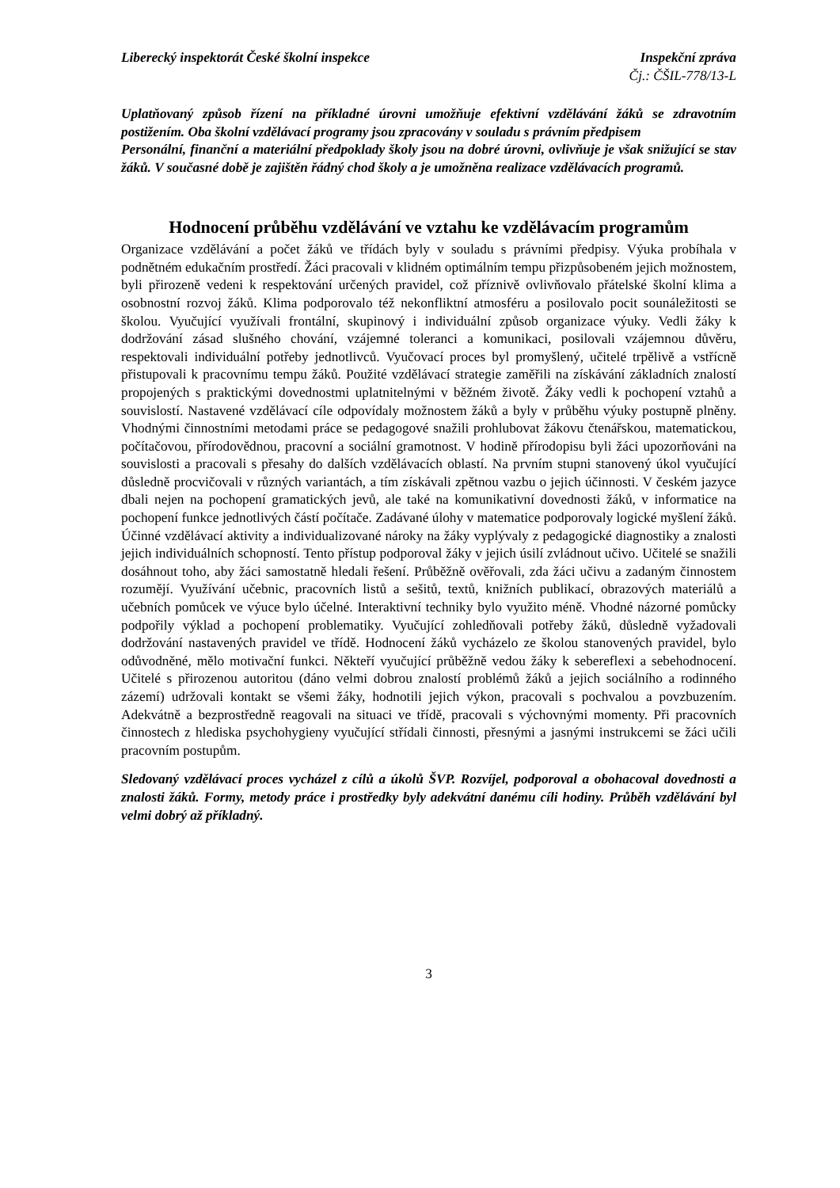Liberecký inspektorát České školní inspekce Inspekční zpráva
Čj.: ČŠIL-778/13-L
Uplatňovaný způsob řízení na příkladné úrovni umožňuje efektivní vzdělávání žáků se zdravotním postižením. Oba školní vzdělávací programy jsou zpracovány v souladu s právním předpisem
Personální, finanční a materiální předpoklady školy jsou na dobré úrovni, ovlivňuje je však snižující se stav žáků. V současné době je zajištěn řádný chod školy a je umožněna realizace vzdělávacích programů.
Hodnocení průběhu vzdělávání ve vztahu ke vzdělávacím programům
Organizace vzdělávání a počet žáků ve třídách byly v souladu s právními předpisy. Výuka probíhala v podnětném edukačním prostředí. Žáci pracovali v klidném optimálním tempu přizpůsobeném jejich možnostem, byli přirozeně vedeni k respektování určených pravidel, což příznivě ovlivňovalo přátelské školní klima a osobnostní rozvoj žáků. Klima podporovalo též nekonfliktní atmosféru a posilovalo pocit sounáležitosti se školou. Vyučující využívali frontální, skupinový i individuální způsob organizace výuky. Vedli žáky k dodržování zásad slušného chování, vzájemné toleranci a komunikaci, posilovali vzájemnou důvěru, respektovali individuální potřeby jednotlivců. Vyučovací proces byl promyšlený, učitelé trpělivě a vstřícně přistupovali k pracovnímu tempu žáků. Použité vzdělávací strategie zaměřili na získávání základních znalostí propojených s praktickými dovednostmi uplatnitelnými v běžném životě. Žáky vedli k pochopení vztahů a souvislostí. Nastavené vzdělávací cíle odpovídaly možnostem žáků a byly v průběhu výuky postupně plněny. Vhodnými činnostními metodami práce se pedagogové snažili prohlubovat žákovu čtenářskou, matematickou, počítačovou, přírodovědnou, pracovní a sociální gramotnost. V hodině přírodopisu byli žáci upozorňováni na souvislosti a pracovali s přesahy do dalších vzdělávacích oblastí. Na prvním stupni stanovený úkol vyučující důsledně procvičovali v různých variantách, a tím získávali zpětnou vazbu o jejich účinnosti. V českém jazyce dbali nejen na pochopení gramatických jevů, ale také na komunikativní dovednosti žáků, v informatice na pochopení funkce jednotlivých částí počítače. Zadávané úlohy v matematice podporovaly logické myšlení žáků. Účinné vzdělávací aktivity a individualizované nároky na žáky vyplývaly z pedagogické diagnostiky a znalosti jejich individuálních schopností. Tento přístup podporoval žáky v jejich úsilí zvládnout učivo. Učitelé se snažili dosáhnout toho, aby žáci samostatně hledali řešení. Průběžně ověřovali, zda žáci učivu a zadaným činnostem rozumějí. Využívání učebnic, pracovních listů a sešitů, textů, knižních publikací, obrazových materiálů a učebních pomůcek ve výuce bylo účelné. Interaktivní techniky bylo využito méně. Vhodné názorné pomůcky podpořily výklad a pochopení problematiky. Vyučující zohledňovali potřeby žáků, důsledně vyžadovali dodržování nastavených pravidel ve třídě. Hodnocení žáků vycházelo ze školou stanovených pravidel, bylo odůvodněné, mělo motivační funkci. Někteří vyučující průběžně vedou žáky k sebereflexi a sebehodnocení. Učitelé s přirozenou autoritou (dáno velmi dobrou znalostí problémů žáků a jejich sociálního a rodinného zázemí) udržovali kontakt se všemi žáky, hodnotili jejich výkon, pracovali s pochvalou a povzbuzením. Adekvátně a bezprostředně reagovali na situaci ve třídě, pracovali s výchovnými momenty. Při pracovních činnostech z hlediska psychohygieny vyučující střídali činnosti, přesnými a jasnými instrukcemi se žáci učili pracovním postupům.
Sledovaný vzdělávací proces vycházel z cílů a úkolů ŠVP. Rozvíjel, podporoval a obohacoval dovednosti a znalosti žáků. Formy, metody práce i prostředky byly adekvátní danému cíli hodiny. Průběh vzdělávání byl velmi dobrý až příkladný.
3